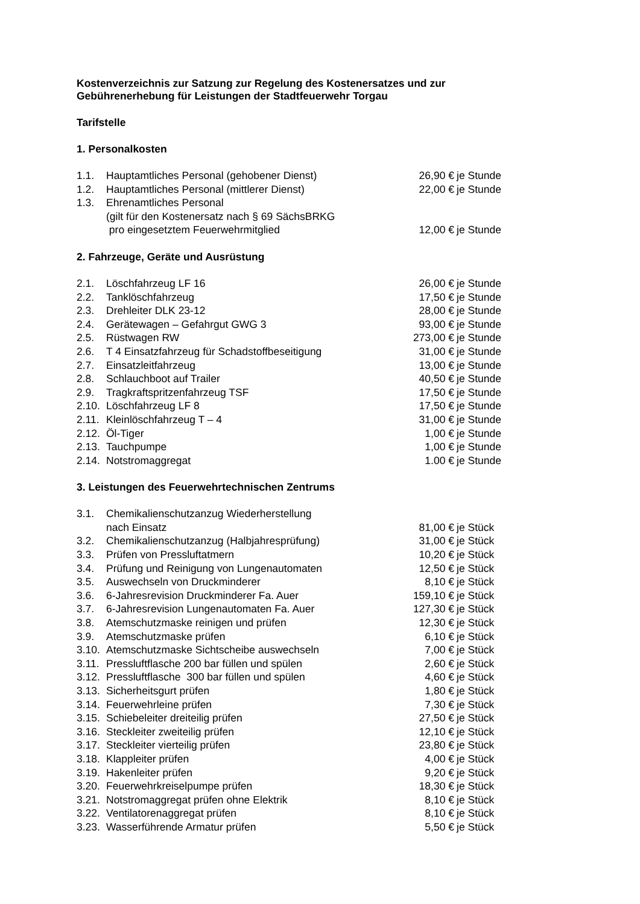Kostenverzeichnis zur Satzung zur Regelung des Kostenersatzes und zur
Gebührenerhebung für Leistungen der Stadtfeuerwehr Torgau
Tarifstelle
1. Personalkosten
| 1.1. | Hauptamtliches Personal (gehobener Dienst) | 26,90 € | je Stunde |
| 1.2. | Hauptamtliches Personal (mittlerer Dienst) | 22,00 € | je Stunde |
| 1.3. | Ehrenamtliches Personal (gilt für den Kostenersatz nach § 69 SächsBRKG pro eingesetztem Feuerwehrmitglied | 12,00 € | je Stunde |
2. Fahrzeuge, Geräte und Ausrüstung
| 2.1. | Löschfahrzeug LF 16 | 26,00 € | je Stunde |
| 2.2. | Tanklöschfahrzeug | 17,50 € | je Stunde |
| 2.3. | Drehleiter DLK 23-12 | 28,00 € | je Stunde |
| 2.4. | Gerätewagen – Gefahrgut GWG 3 | 93,00 € | je Stunde |
| 2.5. | Rüstwagen RW | 273,00 € | je Stunde |
| 2.6. | T 4 Einsatzfahrzeug für Schadstoffbeseitigung | 31,00 € | je Stunde |
| 2.7. | Einsatzleitfahrzeug | 13,00 € | je Stunde |
| 2.8. | Schlauchboot auf Trailer | 40,50 € | je Stunde |
| 2.9. | Tragkraftspritzenfahrzeug TSF | 17,50 € | je Stunde |
| 2.10. | Löschfahrzeug LF 8 | 17,50 € | je Stunde |
| 2.11. | Kleinlöschfahrzeug T – 4 | 31,00 € | je Stunde |
| 2.12. | Öl-Tiger | 1,00 € | je Stunde |
| 2.13. | Tauchpumpe | 1,00 € | je Stunde |
| 2.14. | Notstromaggregat | 1.00 € | je Stunde |
3. Leistungen des Feuerwehrtechnischen Zentrums
| 3.1. | Chemikalienschutzanzug Wiederherstellung nach Einsatz | 81,00 € | je Stück |
| 3.2. | Chemikalienschutzanzug (Halbjahresprüfung) | 31,00 € | je Stück |
| 3.3. | Prüfen von Pressluftatmern | 10,20 € | je Stück |
| 3.4. | Prüfung und Reinigung von Lungenautomaten | 12,50 € | je Stück |
| 3.5. | Auswechseln von Druckminderer | 8,10 € | je Stück |
| 3.6. | 6-Jahresrevision Druckminderer Fa. Auer | 159,10 € | je Stück |
| 3.7. | 6-Jahresrevision Lungenautomaten Fa. Auer | 127,30 € | je Stück |
| 3.8. | Atemschutzmaske reinigen und prüfen | 12,30 € | je Stück |
| 3.9. | Atemschutzmaske prüfen | 6,10 € | je Stück |
| 3.10. | Atemschutzmaske Sichtscheibe auswechseln | 7,00 € | je Stück |
| 3.11. | Pressluftflasche 200 bar füllen und spülen | 2,60 € | je Stück |
| 3.12. | Pressluftflasche 300 bar füllen und spülen | 4,60 € | je Stück |
| 3.13. | Sicherheitsgurt prüfen | 1,80 € | je Stück |
| 3.14. | Feuerwehrleine prüfen | 7,30 € | je Stück |
| 3.15. | Schiebeleiter dreiteilig prüfen | 27,50 € | je Stück |
| 3.16. | Steckleiter zweiteilig prüfen | 12,10 € | je Stück |
| 3.17. | Steckleiter vierteilig prüfen | 23,80 € | je Stück |
| 3.18. | Klappleiter prüfen | 4,00 € | je Stück |
| 3.19. | Hakenleiter prüfen | 9,20 € | je Stück |
| 3.20. | Feuerwehrkreiselpumpe prüfen | 18,30 € | je Stück |
| 3.21. | Notstromaggregat prüfen ohne Elektrik | 8,10 € | je Stück |
| 3.22. | Ventilatorenaggregat prüfen | 8,10 € | je Stück |
| 3.23. | Wasserführende Armatur prüfen | 5,50 € | je Stück |